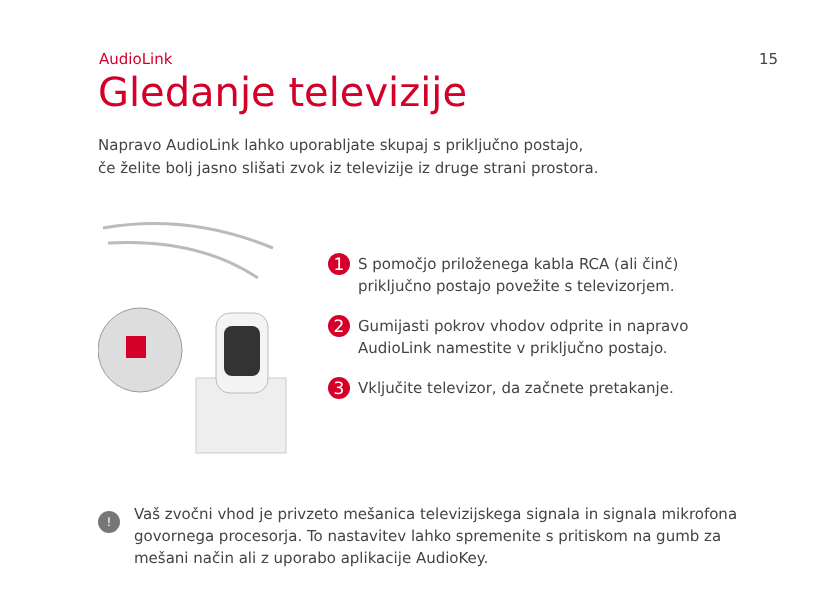AudioLink 15
Gledanje televizije
Napravo AudioLink lahko uporabljate skupaj s priključno postajo,
če želite bolj jasno slišati zvok iz televizije iz druge strani prostora.
1 S pomočjo priloženega kabla RCA (ali činč)
priključno postajo povežite s televizorjem.
2 Gumijasti pokrov vhodov odprite in napravo
AudioLink namestite v priključno postajo.
3 Vključite televizor, da začnete pretakanje.
! Vaš zvočni vhod je privzeto mešanica televizijskega signala in signala mikrofona govornega procesorja. To nastavitev lahko spremenite s pritiskom na gumb za mešani način ali z uporabo aplikacije AudioKey.